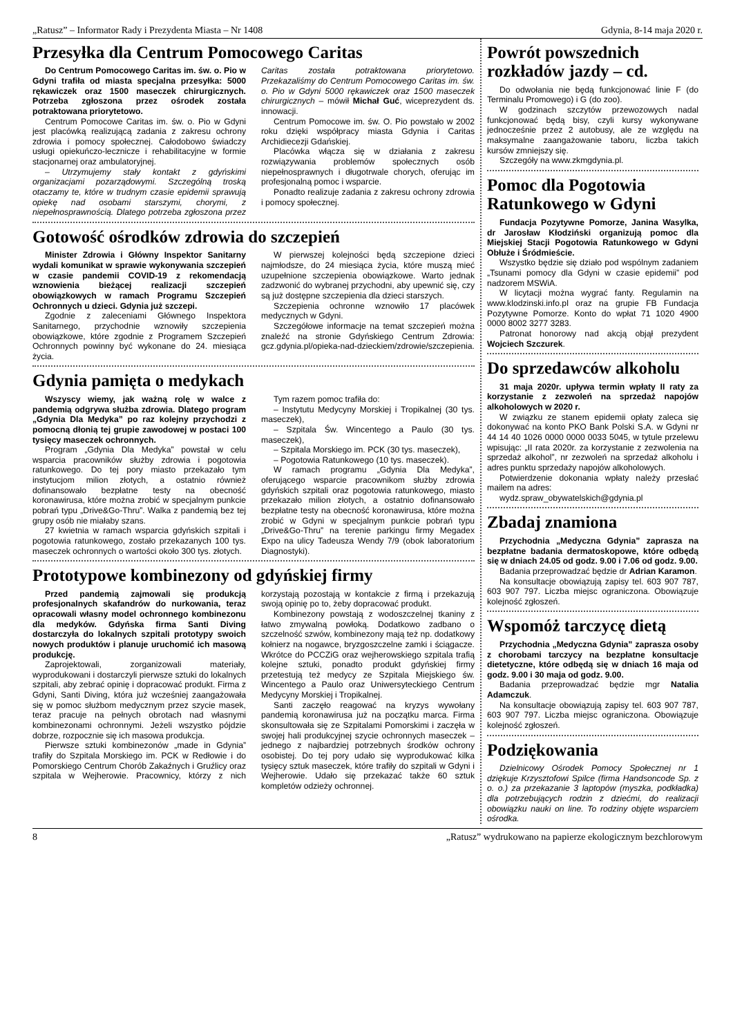„Ratusz” – Informator Rady i Prezydenta Miasta – Nr 1408 Gdynia, 8-14 maja 2020 r.
Przesyłka dla Centrum Pomocowego Caritas
Do Centrum Pomocowego Caritas im. św. o. Pio w Gdyni trafiła od miasta specjalna przesyłka: 5000 rękawiczek oraz 1500 maseczek chirurgicznych. Potrzeba zgłoszona przez ośrodek została potraktowana priorytetowo.
Centrum Pomocowe Caritas im. św. o. Pio w Gdyni jest placówką realizującą zadania z zakresu ochrony zdrowia i pomocy społecznej. Całodobowo świadczy usługi opiekuńczo-lecznicze i rehabilitacyjne w formie stacjonarnej oraz ambulatoryjnej.
– Utrzymujemy stały kontakt z gdyńskimi organizacjami pozarządowymi. Szczególną troską otaczamy te, które w trudnym czasie epidemii sprawują opiekę nad osobami starszymi, chorymi, z niepełnosprawnością. Dlatego potrzeba zgłoszona przez Caritas została potraktowana priorytetowo. Przekazaliśmy do Centrum Pomocowego Caritas im. św. o. Pio w Gdyni 5000 rękawiczek oraz 1500 maseczek chirurgicznych – mówił Michał Guć, wiceprezydent ds. innowacji.
Centrum Pomocowe im. św. O. Pio powstało w 2002 roku dzięki współpracy miasta Gdynia i Caritas Archidiecezji Gdańskiej.
Placówka włącza się w działania z zakresu rozwiązywania problemów społecznych osób niepełnosprawnych i długotrwale chorych, oferując im profesjonalną pomoc i wsparcie.
Ponadto realizuje zadania z zakresu ochrony zdrowia i pomocy społecznej.
Gotowość ośrodków zdrowia do szczepień
Minister Zdrowia i Główny Inspektor Sanitarny wydali komunikat w sprawie wykonywania szczepień w czasie pandemii COVID-19 z rekomendacją wznowienia bieżącej realizacji szczepień obowiązkowych w ramach Programu Szczepień Ochronnych u dzieci. Gdynia już szczepi.
Zgodnie z zaleceniami Głównego Inspektora Sanitarnego, przychodnie wznowiły szczepienia obowiązkowe, które zgodnie z Programem Szczepień Ochronnych powinny być wykonane do 24. miesiąca życia.
W pierwszej kolejności będą szczepione dzieci najmłodsze, do 24 miesiąca życia, które muszą mieć uzupełnione szczepienia obowiązkowe. Warto jednak zadzwonić do wybranej przychodni, aby upewnić się, czy są już dostępne szczepienia dla dzieci starszych.
Szczepienia ochronne wznowiło 17 placówek medycznych w Gdyni.
Szczegółowe informacje na temat szczepień można znaleźć na stronie Gdyńskiego Centrum Zdrowia: gcz.gdynia.pl/opieka-nad-dzieckiem/zdrowie/szczepienia.
Gdynia pamięta o medykach
Wszyscy wiemy, jak ważną rolę w walce z pandemią odgrywa służba zdrowia. Dlatego program „Gdynia Dla Medyka” po raz kolejny przychodzi z pomocną dłonią tej grupie zawodowej w postaci 100 tysięcy maseczek ochronnych.
Program „Gdynia Dla Medyka” powstał w celu wsparcia pracowników służby zdrowia i pogotowia ratunkowego. Do tej pory miasto przekazało tym instytucjom milion złotych, a ostatnio również dofinansowało bezpłatne testy na obecność koronawirusa, które można zrobić w specjalnym punkcie pobrań typu „Drive&Go-Thru”. Walka z pandemią bez tej grupy osób nie miałaby szans.
27 kwietnia w ramach wsparcia gdyńskich szpitali i pogotowia ratunkowego, zostało przekazanych 100 tys. maseczek ochronnych o wartości około 300 tys. złotych.
Tym razem pomoc trafiła do:
– Instytutu Medycyny Morskiej i Tropikalnej (30 tys. maseczek),
– Szpitala Św. Wincentego a Paulo (30 tys. maseczek),
– Szpitala Morskiego im. PCK (30 tys. maseczek),
– Pogotowia Ratunkowego (10 tys. maseczek).
W ramach programu „Gdynia Dla Medyka”, oferującego wsparcie pracownikom służby zdrowia gdyńskich szpitali oraz pogotowia ratunkowego, miasto przekazało milion złotych, a ostatnio dofinansowało bezpłatne testy na obecność koronawirusa, które można zrobić w Gdyni w specjalnym punkcie pobrań typu „Drive&Go-Thru” na terenie parkingu firmy Megadex Expo na ulicy Tadeusza Wendy 7/9 (obok laboratorium Diagnostyki).
Prototypowe kombinezony od gdyńskiej firmy
Przed pandemią zajmowali się produkcją profesjonalnych skafandrów do nurkowania, teraz opracowali własny model ochronnego kombinezonu dla medyków. Gdyńska firma Santi Diving dostarczyła do lokalnych szpitali prototypy swoich nowych produktów i planuje uruchomić ich masową produkcję.
Zaprojektowali, zorganizowali materiały, wyprodukowani i dostarczyli pierwsze sztuki do lokalnych szpitali, aby zebrać opinię i dopracować produkt. Firma z Gdyni, Santi Diving, która już wcześniej zaangażowała się w pomoc służbom medycznym przez szycie masek, teraz pracuje na pełnych obrotach nad własnymi kombinezonami ochronnymi. Jeżeli wszystko pójdzie dobrze, rozpocznie się ich masowa produkcja.
Pierwsze sztuki kombinezonów „made in Gdynia” trafiły do Szpitala Morskiego im. PCK w Redłowie i do Pomorskiego Centrum Chorób Zakaźnych i Gruźlicy oraz szpitala w Wejherowie. Pracownicy, którzy z nich korzystają pozostają w kontakcie z firmą i przekazują swoją opinię po to, żeby dopracować produkt.
Kombinezony powstają z wodoszczelnej tkaniny z łatwo zmywalną powłoką. Dodatkowo zadbano o szczelność szwów, kombinezony mają też np. dodatkowy kołnierz na nogawce, bryzgoszczelne zamki i ściągacze. Wkrótce do PCCZiG oraz wejherowskiego szpitala trafią kolejne sztuki, ponadto produkt gdyńskiej firmy przetestują też medycy ze Szpitala Miejskiego św. Wincentego a Paulo oraz Uniwersyteckiego Centrum Medycyny Morskiej i Tropikalnej.
Santi zaczęło reagować na kryzys wywołany pandemią koronawirusa już na początku marca. Firma skonsultowała się ze Szpitalami Pomorskimi i zaczęła w swojej hali produkcyjnej szycie ochronnych maseczek – jednego z najbardziej potrzebnych środków ochrony osobistej. Do tej pory udało się wyprodukować kilka tysięcy sztuk maseczek, które trafiły do szpitali w Gdyni i Wejherowie. Udało się przekazać także 60 sztuk kompletów odzieży ochronnej.
Powrót powszednich rozkładów jazdy – cd.
Do odwołania nie będą funkcjonować linie F (do Terminalu Promowego) i G (do zoo).
W godzinach szczytów przewozowych nadal funkcjonować będą bisy, czyli kursy wykonywane jednocześnie przez 2 autobusy, ale ze względu na maksymalne zaangażowanie taboru, liczba takich kursów zmniejszy się.
Szczegóły na www.zkmgdynia.pl.
Pomoc dla Pogotowia Ratunkowego w Gdyni
Fundacja Pozytywne Pomorze, Janina Wasylka, dr Jarosław Kłodziński organizują pomoc dla Miejskiej Stacji Pogotowia Ratunkowego w Gdyni Obłuże i Śródmieście.
Wszystko będzie się działo pod wspólnym zadaniem „Tsunami pomocy dla Gdyni w czasie epidemii” pod nadzorem MSWiA.
W licytacji można wygrać fanty. Regulamin na www.klodzinski.info.pl oraz na grupie FB Fundacja Pozytywne Pomorze. Konto do wpłat 71 1020 4900 0000 8002 3277 3283.
Patronat honorowy nad akcją objął prezydent Wojciech Szczurek.
Do sprzedawców alkoholu
31 maja 2020r. upływa termin wpłaty II raty za korzystanie z zezwoleń na sprzedaż napojów alkoholowych w 2020 r.
W związku ze stanem epidemii opłaty zaleca się dokonywać na konto PKO Bank Polski S.A. w Gdyni nr 44 14 40 1026 0000 0000 0033 5045, w tytule przelewu wpisując: „II rata 2020r. za korzystanie z zezwolenia na sprzedaż alkohol”, nr zezwoleń na sprzedaż alkoholu i adres punktu sprzedaży napojów alkoholowych.
Potwierdzenie dokonania wpłaty należy przesłać mailem na adres:
wydz.spraw_obywatelskich@gdynia.pl
Zbadaj znamiona
Przychodnia „Medyczna Gdynia” zaprasza na bezpłatne badania dermatoskopowe, które odbędą się w dniach 24.05 od godz. 9.00 i 7.06 od godz. 9.00.
Badania przeprowadzać będzie dr Adrian Karamon.
Na konsultacje obowiązują zapisy tel. 603 907 787, 603 907 797. Liczba miejsc ograniczona. Obowiązuje kolejność zgłoszeń.
Wspomóż tarczycę dietą
Przychodnia „Medyczna Gdynia” zaprasza osoby z chorobami tarczycy na bezpłatne konsultacje dietetyczne, które odbędą się w dniach 16 maja od godz. 9.00 i 30 maja od godz. 9.00.
Badania przeprowadzać będzie mgr Natalia Adamczuk.
Na konsultacje obowiązują zapisy tel. 603 907 787, 603 907 797. Liczba miejsc ograniczona. Obowiązuje kolejność zgłoszeń.
Podziękowania
Dzielnicowy Ośrodek Pomocy Społecznej nr 1 dziękuje Krzysztofowi Spilce (firma Handsoncode Sp. z o. o.) za przekazanie 3 laptopów (myszka, podkładka) dla potrzebujących rodzin z dziećmi, do realizacji obowiązku nauki on line. To rodziny objęte wsparciem ośrodka.
8 „Ratusz” wydrukowano na papierze ekologicznym bezchlorowym